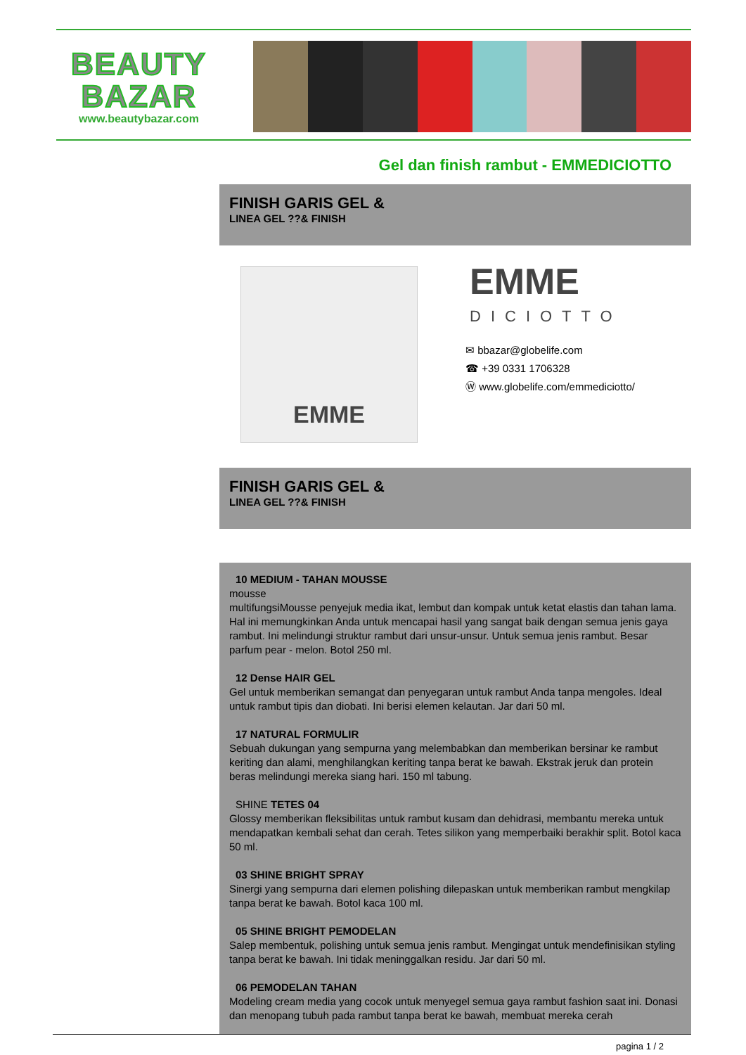BEAUTY
BAZAR
www.beautybazar.com
Gel dan finish rambut - EMMEDICIOTTO
FINISH GARIS GEL &
LINEA GEL ??& FINISH
EMME EMME
DICIOTTO
✉ bbazar@globelife.com
☎ +39 0331 1706328
Ⓦ www.globelife.com/emmediciotto/
FINISH GARIS GEL &
LINEA GEL ??& FINISH
10 MEDIUM - TAHAN MOUSSE
mousse
multifungsiMousse penyejuk media ikat, lembut dan kompak untuk ketat elastis dan tahan lama. Hal ini memungkinkan Anda untuk mencapai hasil yang sangat baik dengan semua jenis gaya rambut. Ini melindungi struktur rambut dari unsur-unsur. Untuk semua jenis rambut. Besar parfum pear - melon. Botol 250 ml.
12 Dense HAIR GEL
Gel untuk memberikan semangat dan penyegaran untuk rambut Anda tanpa mengoles. Ideal untuk rambut tipis dan diobati. Ini berisi elemen kelautan. Jar dari 50 ml.
17 NATURAL FORMULIR
Sebuah dukungan yang sempurna yang melembabkan dan memberikan bersinar ke rambut keriting dan alami, menghilangkan keriting tanpa berat ke bawah. Ekstrak jeruk dan protein beras melindungi mereka siang hari. 150 ml tabung.
SHINE TETES 04
Glossy memberikan fleksibilitas untuk rambut kusam dan dehidrasi, membantu mereka untuk mendapatkan kembali sehat dan cerah. Tetes silikon yang memperbaiki berakhir split. Botol kaca 50 ml.
03 SHINE BRIGHT SPRAY
Sinergi yang sempurna dari elemen polishing dilepaskan untuk memberikan rambut mengkilap tanpa berat ke bawah. Botol kaca 100 ml.
05 SHINE BRIGHT PEMODELAN
Salep membentuk, polishing untuk semua jenis rambut. Mengingat untuk mendefinisikan styling tanpa berat ke bawah. Ini tidak meninggalkan residu. Jar dari 50 ml.
06 PEMODELAN TAHAN
Modeling cream media yang cocok untuk menyegel semua gaya rambut fashion saat ini. Donasi dan menopang tubuh pada rambut tanpa berat ke bawah, membuat mereka cerah
pagina 1 / 2